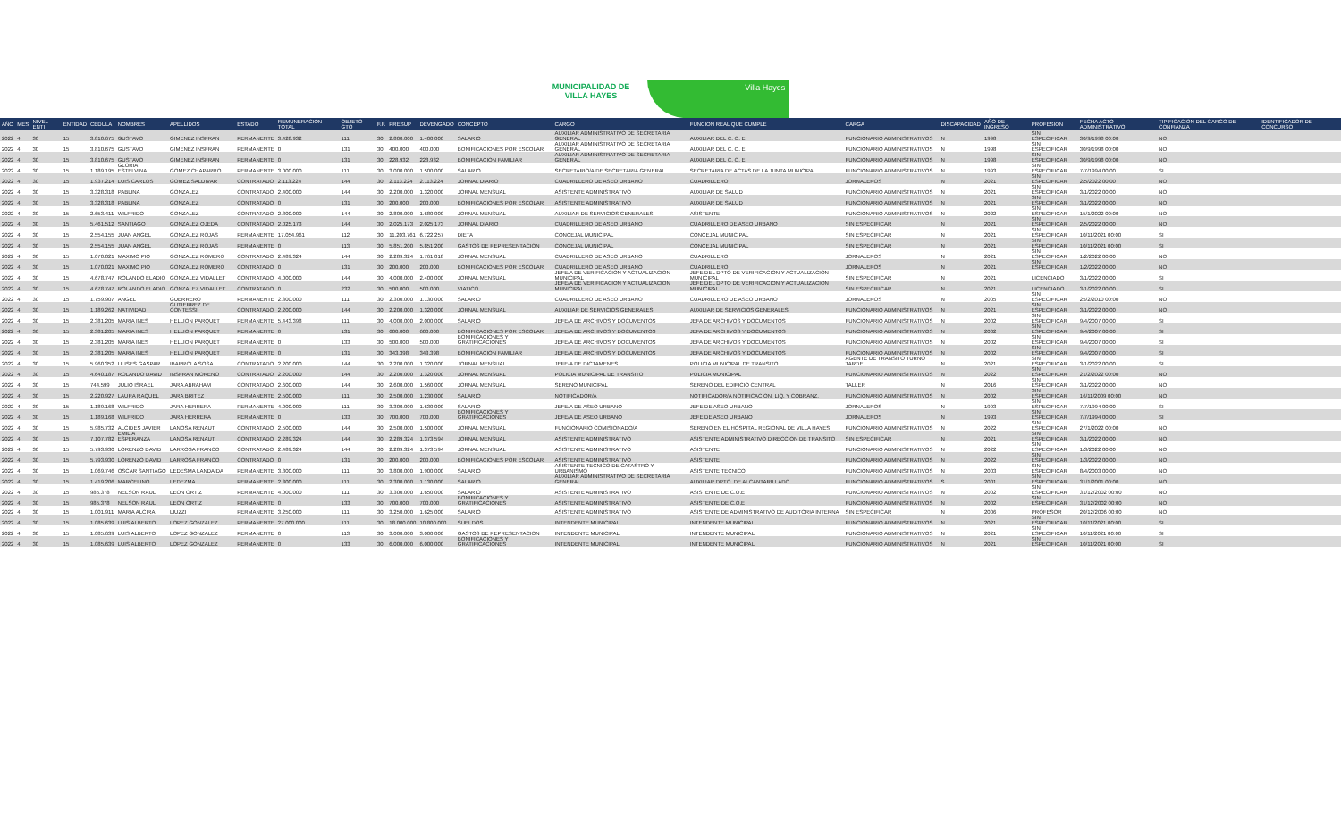MUNICIPALIDAD DE
VILLA HAYES
Villa Hayes
| AÑO | MES | NIVEL ENTI | ENTIDAD | CEDULA | NOMBRES | APELLIDOS | ESTADO | REMUNERACION TOTAL | OBJETO GTO | F.F. | PRESUP | DEVENGADO | CONCEPTO | CARGO | FUNCION REAL QUE CUMPLE | CARGA | DISCAPACIDAD | AÑO DE INGRESO | PROFESION | FECHA ACTO ADMINISTRATIVO | TIPIFICACION DEL CARGO DE CONFIANZA | IDENTIFICADOR DE CONCURSO |
| --- | --- | --- | --- | --- | --- | --- | --- | --- | --- | --- | --- | --- | --- | --- | --- | --- | --- | --- | --- | --- | --- | --- |
| 2022 | 4 | 30 | 15 | 3.810.675 | GUSTAVO | GIMENEZ INSFRAN | PERMANENTE | 3.428.932 | 111 | 30 | 2.800.000 | 1.400.000 | SALARIO | AUXILIAR ADMINISTRATIVO DE SECRETARIA GENERAL | AUXILIAR DEL C. O. E. | FUNCIONARIO ADMINISTRATIVOS | N | 1998 | SIN ESPECIFICAR | 30/9/1998 00:00 | NO | |
| 2022 | 4 | 30 | 15 | 3.810.675 | GUSTAVO | GIMENEZ INSFRAN | PERMANENTE | 0 | 131 | 30 | 400.000 | 400.000 | BONIFICACIONES POR ESCOLAR | AUXILIAR ADMINISTRATIVO DE SECRETARIA GENERAL | AUXILIAR DEL C. O. E. | FUNCIONARIO ADMINISTRATIVOS | N | 1998 | SIN ESPECIFICAR | 30/9/1998 00:00 | NO | |
| 2022 | 4 | 30 | 15 | 3.810.675 | GUSTAVO | GIMENEZ INSFRAN | PERMANENTE | 0 | 131 | 30 | 228.932 | 228.932 | BONIFICACION FAMILIAR | AUXILIAR ADMINISTRATIVO DE SECRETARIA GENERAL | AUXILIAR DEL C. O. E. | FUNCIONARIO ADMINISTRATIVOS | N | 1998 | SIN ESPECIFICAR | 30/9/1998 00:00 | NO | |
| 2022 | 4 | 30 | 15 | 1.189.195 | GLORIA ESTELVINA | GOMEZ CHAPARRO | PERMANENTE | 3.000.000 | 111 | 30 | 3.000.000 | 1.500.000 | SALARIO | SECRETARIO/A DE SECRETARIA GENERAL | SECRETARIA DE ACTAS DE LA JUNTA MUNICIPAL | FUNCIONARIO ADMINISTRATIVOS | N | 1993 | SIN ESPECIFICAR | 7/7/1994 00:00 | SI | |
| 2022 | 4 | 30 | 15 | 1.937.214 | LUIS CARLOS | GOMEZ SALDIVAR | CONTRATADO | 2.113.224 | 144 | 30 | 2.113.224 | 2.113.224 | JORNAL DIARIO | CUADRILLERO DE ASEO URBANO | CUADRILLERO | JORNALEROS | N | 2021 | SIN ESPECIFICAR | 2/5/2022 00:00 | NO | |
| 2022 | 4 | 30 | 15 | 3.328.318 | PABLINA | GONZALEZ | CONTRATADO | 2.400.000 | 144 | 30 | 2.200.000 | 1.320.000 | JORNAL MENSUAL | ASISTENTE ADMINISTRATIVO | AUXILIAR DE SALUD | FUNCIONARIO ADMINISTRATIVOS | N | 2021 | SIN ESPECIFICAR | 3/1/2022 00:00 | NO | |
| 2022 | 4 | 30 | 15 | 3.328.318 | PABLINA | GONZALEZ | CONTRATADO | 0 | 131 | 30 | 200.000 | 200.000 | BONIFICACIONES POR ESCOLAR | ASISTENTE ADMINISTRATIVO | AUXILIAR DE SALUD | FUNCIONARIO ADMINISTRATIVOS | N | 2021 | SIN ESPECIFICAR | 3/1/2022 00:00 | NO | |
| 2022 | 4 | 30 | 15 | 2.653.411 | WILFRIDO | GONZALEZ | CONTRATADO | 2.800.000 | 144 | 30 | 2.800.000 | 1.680.000 | JORNAL MENSUAL | AUXILIAR DE SERVICIOS GENERALES | ASISTENTE | FUNCIONARIO ADMINISTRATIVOS | N | 2022 | SIN ESPECIFICAR | 15/1/2022 00:00 | NO | |
| 2022 | 4 | 30 | 15 | 5.461.512 | SANTIAGO | GONZALEZ OJEDA | CONTRATADO | 2.025.173 | 144 | 30 | 2.025.173 | 2.025.173 | JORNAL DIARIO | CUADRILLERO DE ASEO URBANO | CUADRILLERO DE ASEO URBANO | SIN ESPECIFICAR | N | 2021 | SIN ESPECIFICAR | 2/5/2022 00:00 | NO | |
| 2022 | 4 | 30 | 15 | 2.554.155 | JUAN ANGEL | GONZALEZ ROJAS | PERMANENTE | 17.054.961 | 112 | 30 | 11.203.761 | 6.722.257 | DIETA | CONCEJAL MUNICIPAL | CONCEJAL MUNICIPAL | SIN ESPECIFICAR | N | 2021 | SIN ESPECIFICAR | 10/11/2021 00:00 | SI | |
| 2022 | 4 | 30 | 15 | 2.554.155 | JUAN ANGEL | GONZALEZ ROJAS | PERMANENTE | 0 | 113 | 30 | 5.851.200 | 5.851.200 | GASTOS DE REPRESENTACION | CONCEJAL MUNICIPAL | CONCEJAL MUNICIPAL | SIN ESPECIFICAR | N | 2021 | SIN ESPECIFICAR | 10/11/2021 00:00 | SI | |
| 2022 | 4 | 30 | 15 | 1.070.021 | MAXIMO PIO | GONZALEZ ROMERO | CONTRATADO | 2.489.324 | 144 | 30 | 2.289.324 | 1.761.018 | JORNAL MENSUAL | CUADRILLERO DE ASEO URBANO | CUADRILLERO | JORNALEROS | N | 2021 | SIN ESPECIFICAR | 1/2/2022 00:00 | NO | |
| 2022 | 4 | 30 | 15 | 1.070.021 | MAXIMO PIO | GONZALEZ ROMERO | CONTRATADO | 0 | 131 | 30 | 200.000 | 200.000 | BONIFICACIONES POR ESCOLAR | CUADRILLERO DE ASEO URBANO | CUADRILLERO | JORNALEROS | N | 2021 | SIN ESPECIFICAR | 1/2/2022 00:00 | NO | |
| 2022 | 4 | 30 | 15 | 4.678.747 | ROLANDO ELADIO | GONZALEZ VIDALLET | CONTRATADO | 4.000.000 | 144 | 30 | 4.000.000 | 2.400.000 | JORNAL MENSUAL | JEFE/A DE VERIFICACION Y ACTUALIZACION MUNICIPAL | JEFE DEL DPTO DE VERIFICACION Y ACTUALIZACION MUNICIPAL | SIN ESPECIFICAR | N | 2021 | LICENCIADO | 3/1/2022 00:00 | SI | |
| 2022 | 4 | 30 | 15 | 4.678.747 | ROLANDO ELADIO | GONZALEZ VIDALLET | CONTRATADO | 0 | 232 | 30 | 500.000 | 500.000 | VIATICO | JEFE/A DE VERIFICACION Y ACTUALIZACION MUNICIPAL | JEFE DEL DPTO DE VERIFICACION Y ACTUALIZACION MUNICIPAL | SIN ESPECIFICAR | N | 2021 | LICENCIADO | 3/1/2022 00:00 | SI | |
| 2022 | 4 | 30 | 15 | 1.759.907 | ANGEL | GUERRERO | PERMANENTE | 2.300.000 | 111 | 30 | 2.300.000 | 1.130.000 | SALARIO | CUADRILLERO DE ASEO URBANO | CUADRILLERO DE ASEO URBANO | JORNALEROS | N | 2005 | SIN ESPECIFICAR | 25/2/2010 00:00 | NO | |
| 2022 | 4 | 30 | 15 | 1.189.262 | NATIVIDAD | GUTIERREZ DE CONTESSI | CONTRATADO | 2.200.000 | 144 | 30 | 2.200.000 | 1.320.000 | JORNAL MENSUAL | AUXILIAR DE SERVICIOS GENERALES | AUXILIAR DE SERVICIOS GENERALES | FUNCIONARIO ADMINISTRATIVOS | N | 2021 | SIN ESPECIFICAR | 3/1/2022 00:00 | NO | |
| 2022 | 4 | 30 | 15 | 2.381.205 | MARIA INES | HELLION PARQUET | PERMANENTE | 5.443.398 | 111 | 30 | 4.000.000 | 2.000.000 | SALARIO | JEFE/A DE ARCHIVOS Y DOCUMENTOS | JEFA DE ARCHIVOS Y DOCUMENTOS | FUNCIONARIO ADMINISTRATIVOS | N | 2002 | SIN ESPECIFICAR | 9/4/2007 00:00 | SI | |
| 2022 | 4 | 30 | 15 | 2.381.205 | MARIA INES | HELLION PARQUET | PERMANENTE | 0 | 131 | 30 | 600.000 | 600.000 | BONIFICACIONES POR ESCOLAR | JEFE/A DE ARCHIVOS Y DOCUMENTOS | JEFA DE ARCHIVOS Y DOCUMENTOS | FUNCIONARIO ADMINISTRATIVOS | N | 2002 | SIN ESPECIFICAR | 9/4/2007 00:00 | SI | |
| 2022 | 4 | 30 | 15 | 2.381.205 | MARIA INES | HELLION PARQUET | PERMANENTE | 0 | 133 | 30 | 500.000 | 500.000 | BONIFICACIONES Y GRATIFICACIONES | JEFE/A DE ARCHIVOS Y DOCUMENTOS | JEFA DE ARCHIVOS Y DOCUMENTOS | FUNCIONARIO ADMINISTRATIVOS | N | 2002 | SIN ESPECIFICAR | 9/4/2007 00:00 | SI | |
| 2022 | 4 | 30 | 15 | 2.381.205 | MARIA INES | HELLION PARQUET | PERMANENTE | 0 | 131 | 30 | 343.398 | 343.398 | BONIFICACION FAMILIAR | JEFE/A DE ARCHIVOS Y DOCUMENTOS | JEFA DE ARCHIVOS Y DOCUMENTOS | FUNCIONARIO ADMINISTRATIVOS | N | 2002 | SIN ESPECIFICAR | 9/4/2007 00:00 | SI | |
| 2022 | 4 | 30 | 15 | 5.960.352 | ULISES GASPAR | IBARROLA SOSA | CONTRATADO | 2.200.000 | 144 | 30 | 2.200.000 | 1.320.000 | JORNAL MENSUAL | JEFE/A DE DICTAMENES | POLICIA MUNICIPAL DE TRANSITO | AGENTE DE TRANSITO TURNO TARDE | N | 2021 | SIN ESPECIFICAR | 3/1/2022 00:00 | SI | |
| 2022 | 4 | 30 | 15 | 4.640.187 | ROLANDO DAVID | INSFRAN MORENO | CONTRATADO | 2.200.000 | 144 | 30 | 2.200.000 | 1.320.000 | JORNAL MENSUAL | POLICIA MUNICIPAL DE TRANSITO | POLICIA MUNICIPAL | FUNCIONARIO ADMINISTRATIVOS | N | 2022 | SIN ESPECIFICAR | 21/2/2022 00:00 | NO | |
| 2022 | 4 | 30 | 15 | 744.599 | JULIO ISRAEL | JARA ABRAHAM | CONTRATADO | 2.600.000 | 144 | 30 | 2.600.000 | 1.560.000 | JORNAL MENSUAL | SERENO MUNICIPAL | SERENO DEL EDIFICIO CENTRAL | TALLER | N | 2016 | SIN ESPECIFICAR | 3/1/2022 00:00 | NO | |
| 2022 | 4 | 30 | 15 | 2.220.927 | LAURA RAQUEL | JARA BRITEZ | PERMANENTE | 2.500.000 | 111 | 30 | 2.500.000 | 1.230.000 | SALARIO | NOTIFICADOR/A | NOTIFICADOR/A NOTIFICACION, LIQ. Y COBRANZ. | FUNCIONARIO ADMINISTRATIVOS | N | 2002 | SIN ESPECIFICAR | 16/11/2009 00:00 | NO | |
| 2022 | 4 | 30 | 15 | 1.189.168 | WILFRIDO | JARA HERRERA | PERMANENTE | 4.000.000 | 111 | 30 | 3.300.000 | 1.630.000 | SALARIO | JEFE/A DE ASEO URBANO | JEFE DE ASEO URBANO | JORNALEROS | N | 1993 | SIN ESPECIFICAR | 7/7/1994 00:00 | SI | |
| 2022 | 4 | 30 | 15 | 1.189.168 | WILFRIDO | JARA HERRERA | PERMANENTE | 0 | 133 | 30 | 700.000 | 700.000 | BONIFICACIONES Y GRATIFICACIONES | JEFE/A DE ASEO URBANO | JEFE DE ASEO URBANO | JORNALEROS | N | 1993 | SIN ESPECIFICAR | 7/7/1994 00:00 | SI | |
| 2022 | 4 | 30 | 15 | 5.985.732 | ALCIDES JAVIER | LANOSA RENAUT | CONTRATADO | 2.500.000 | 144 | 30 | 2.500.000 | 1.500.000 | JORNAL MENSUAL | FUNCIONARIO COMISIONADO/A | SERENO EN EL HOSPITAL REGIONAL DE VILLA HAYES | FUNCIONARIO ADMINISTRATIVOS | N | 2022 | SIN ESPECIFICAR | 27/1/2022 00:00 | NO | |
| 2022 | 4 | 30 | 15 | 7.107.782 | EMILIA ESPERANZA | LANOSA RENAUT | CONTRATADO | 2.289.324 | 144 | 30 | 2.289.324 | 1.373.594 | JORNAL MENSUAL | ASISTENTE ADMINISTRATIVO | ASISTENTE ADMINISTRATIVO DIRECCION DE TRANSITO | SIN ESPECIFICAR | N | 2021 | SIN ESPECIFICAR | 3/1/2022 00:00 | NO | |
| 2022 | 4 | 30 | 15 | 5.793.930 | LORENZO DAVID | LARROSA FRANCO | CONTRATADO | 2.489.324 | 144 | 30 | 2.289.324 | 1.373.594 | JORNAL MENSUAL | ASISTENTE ADMINISTRATIVO | ASISTENTE | FUNCIONARIO ADMINISTRATIVOS | N | 2022 | SIN ESPECIFICAR | 1/3/2022 00:00 | NO | |
| 2022 | 4 | 30 | 15 | 5.793.930 | LORENZO DAVID | LARROSA FRANCO | CONTRATADO | 0 | 131 | 30 | 200.000 | 200.000 | BONIFICACIONES POR ESCOLAR | ASISTENTE ADMINISTRATIVO | ASISTENTE | FUNCIONARIO ADMINISTRATIVOS | N | 2022 | SIN ESPECIFICAR | 1/3/2022 00:00 | NO | |
| 2022 | 4 | 30 | 15 | 1.069.746 | OSCAR SANTIAGO | LEDESMA LANDAIDA | PERMANENTE | 3.800.000 | 111 | 30 | 3.800.000 | 1.900.000 | SALARIO | ASISTENTE TECNICO DE CATASTRO Y URBANISMO | ASISTENTE TECNICO | FUNCIONARIO ADMINISTRATIVOS | N | 2003 | SIN ESPECIFICAR | 8/4/2003 00:00 | NO | |
| 2022 | 4 | 30 | 15 | 1.419.206 | MARCELINO | LEDEZMA | PERMANENTE | 2.300.000 | 111 | 30 | 2.300.000 | 1.130.000 | SALARIO | AUXILIAR ADMINISTRATIVO DE SECRETARIA GENERAL | AUXILIAR DPTO. DE ALCANTARILLADO | FUNCIONARIO ADMINISTRATIVOS | S | 2001 | SIN ESPECIFICAR | 31/1/2001 00:00 | NO | |
| 2022 | 4 | 30 | 15 | 985.378 | NELSON RAUL | LEON ORTIZ | PERMANENTE | 4.000.000 | 111 | 30 | 3.300.000 | 1.650.000 | SALARIO | ASISTENTE ADMINISTRATIVO | ASISTENTE DE C.O.E | FUNCIONARIO ADMINISTRATIVOS | N | 2002 | SIN ESPECIFICAR | 31/12/2002 00:00 | NO | |
| 2022 | 4 | 30 | 15 | 985.378 | NELSON RAUL | LEON ORTIZ | PERMANENTE | 0 | 133 | 30 | 700.000 | 700.000 | BONIFICACIONES Y GRATIFICACIONES | ASISTENTE ADMINISTRATIVO | ASISTENTE DE C.O.E | FUNCIONARIO ADMINISTRATIVOS | N | 2002 | SIN ESPECIFICAR | 31/12/2002 00:00 | NO | |
| 2022 | 4 | 30 | 15 | 1.001.911 | MARIA ALCIRA | LIUZZI | PERMANENTE | 3.250.000 | 111 | 30 | 3.250.000 | 1.625.000 | SALARIO | ASISTENTE ADMINISTRATIVO | ASISTENTE DE ADMINISTRATIVO DE AUDITORIA INTERNA | SIN ESPECIFICAR | N | 2006 | PROFESOR | 20/12/2006 00:00 | NO | |
| 2022 | 4 | 30 | 15 | 1.085.639 | LUIS ALBERTO | LOPEZ GONZALEZ | PERMANENTE | 27.000.000 | 111 | 30 | 18.000.000 | 10.800.000 | SUELDOS | INTENDENTE MUNICIPAL | INTENDENTE MUNICIPAL | FUNCIONARIO ADMINISTRATIVOS | N | 2021 | SIN ESPECIFICAR | 10/11/2021 00:00 | SI | |
| 2022 | 4 | 30 | 15 | 1.085.639 | LUIS ALBERTO | LOPEZ GONZALEZ | PERMANENTE | 0 | 113 | 30 | 3.000.000 | 3.000.000 | GASTOS DE REPRESENTACION | INTENDENTE MUNICIPAL | INTENDENTE MUNICIPAL | FUNCIONARIO ADMINISTRATIVOS | N | 2021 | SIN ESPECIFICAR | 10/11/2021 00:00 | SI | |
| 2022 | 4 | 30 | 15 | 1.085.639 | LUIS ALBERTO | LOPEZ GONZALEZ | PERMANENTE | 0 | 133 | 30 | 6.000.000 | 6.000.000 | BONIFICACIONES Y GRATIFICACIONES | INTENDENTE MUNICIPAL | INTENDENTE MUNICIPAL | FUNCIONARIO ADMINISTRATIVOS | N | 2021 | SIN ESPECIFICAR | 10/11/2021 00:00 | SI | |